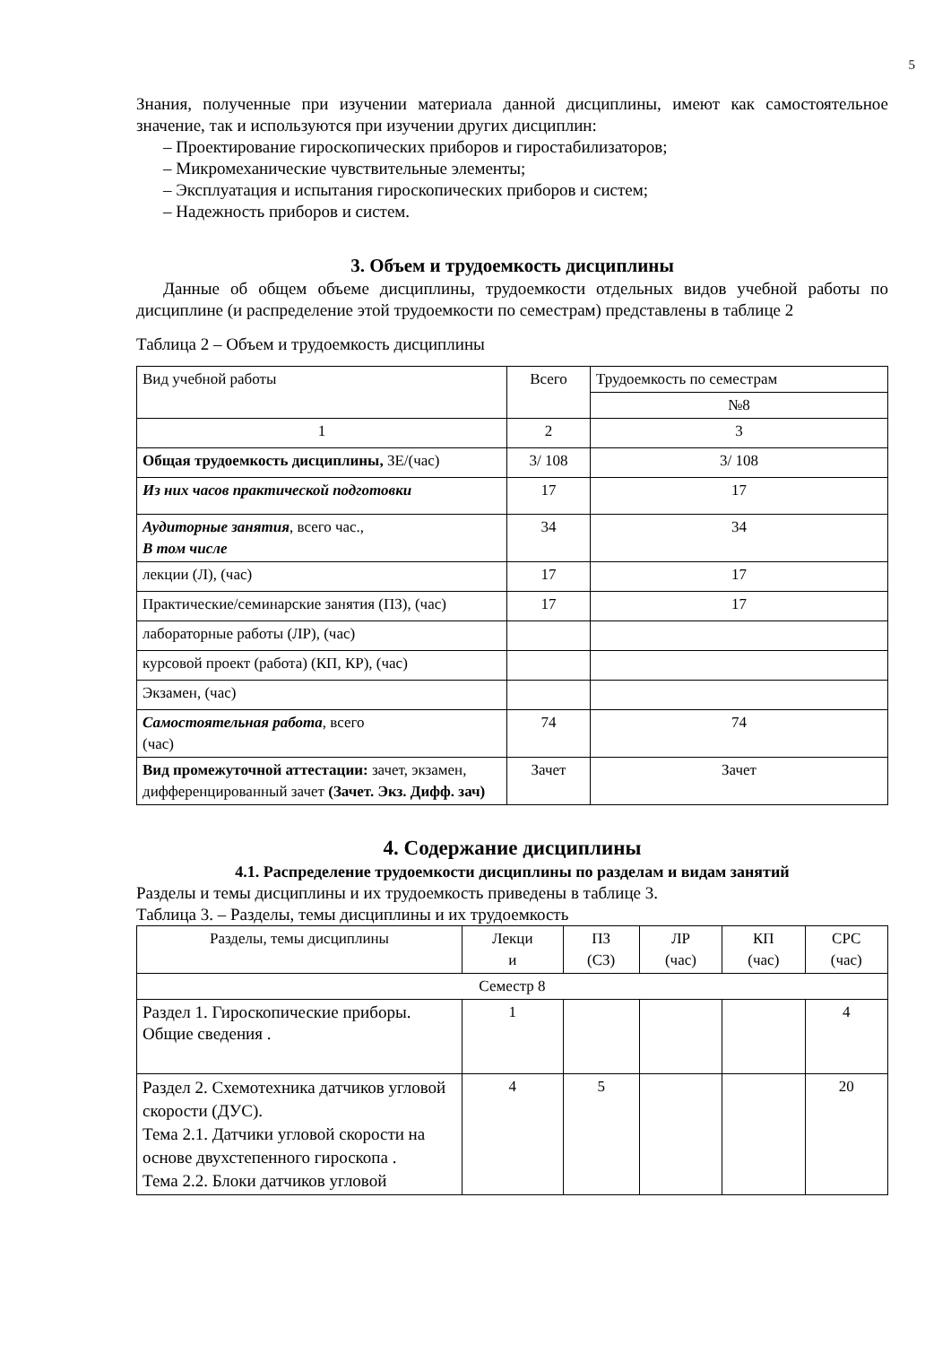5
Знания, полученные при изучении материала данной дисциплины, имеют как самостоятельное значение, так и используются при изучении других дисциплин:
– Проектирование гироскопических приборов и гиростабилизаторов;
– Микромеханические чувствительные элементы;
– Эксплуатация и испытания гироскопических приборов и систем;
– Надежность приборов и систем.
3. Объем и трудоемкость дисциплины
Данные об общем объеме дисциплины, трудоемкости отдельных видов учебной работы по дисциплине (и распределение этой трудоемкости по семестрам) представлены в таблице 2
Таблица 2 – Объем и трудоемкость дисциплины
| Вид учебной работы | Всего | Трудоемкость по семестрам |
| --- | --- | --- |
| | | №8 |
| 1 | 2 | 3 |
| Общая трудоемкость дисциплины, ЗЕ/(час) | 3/ 108 | 3/ 108 |
| Из них часов практической подготовки | 17 | 17 |
| Аудиторные занятия , всего час., В том числе | 34 | 34 |
| лекции (Л), (час) | 17 | 17 |
| Практические/семинарские занятия (ПЗ), (час) | 17 | 17 |
| лабораторные работы (ЛР), (час) | | |
| курсовой проект (работа) (КП, КР), (час) | | |
| Экзамен, (час) | | |
| Самостоятельная работа , всего (час) | 74 | 74 |
| Вид промежуточной аттестации: зачет, экзамен, дифференцированный зачет (Зачет. Экз. Дифф. зач) | Зачет | Зачет |
4. Содержание дисциплины
4.1. Распределение трудоемкости дисциплины по разделам и видам занятий
Разделы и темы дисциплины и их трудоемкость приведены в таблице 3.
Таблица 3. – Разделы, темы дисциплины и их трудоемкость
| Разделы, темы дисциплины | Лекци и | ПЗ (СЗ) | ЛР (час) | КП (час) | СРС (час) |
| --- | --- | --- | --- | --- | --- |
| Семестр 8 | | | | | |
| Раздел 1. Гироскопические приборы. Общие сведения . | 1 | | | | 4 |
| Раздел 2. Схемотехника датчиков угловой скорости (ДУС). Тема 2.1. Датчики угловой скорости на основе двухстепенного гироскопа . Тема 2.2. Блоки датчиков угловой | 4 | 5 | | | 20 |